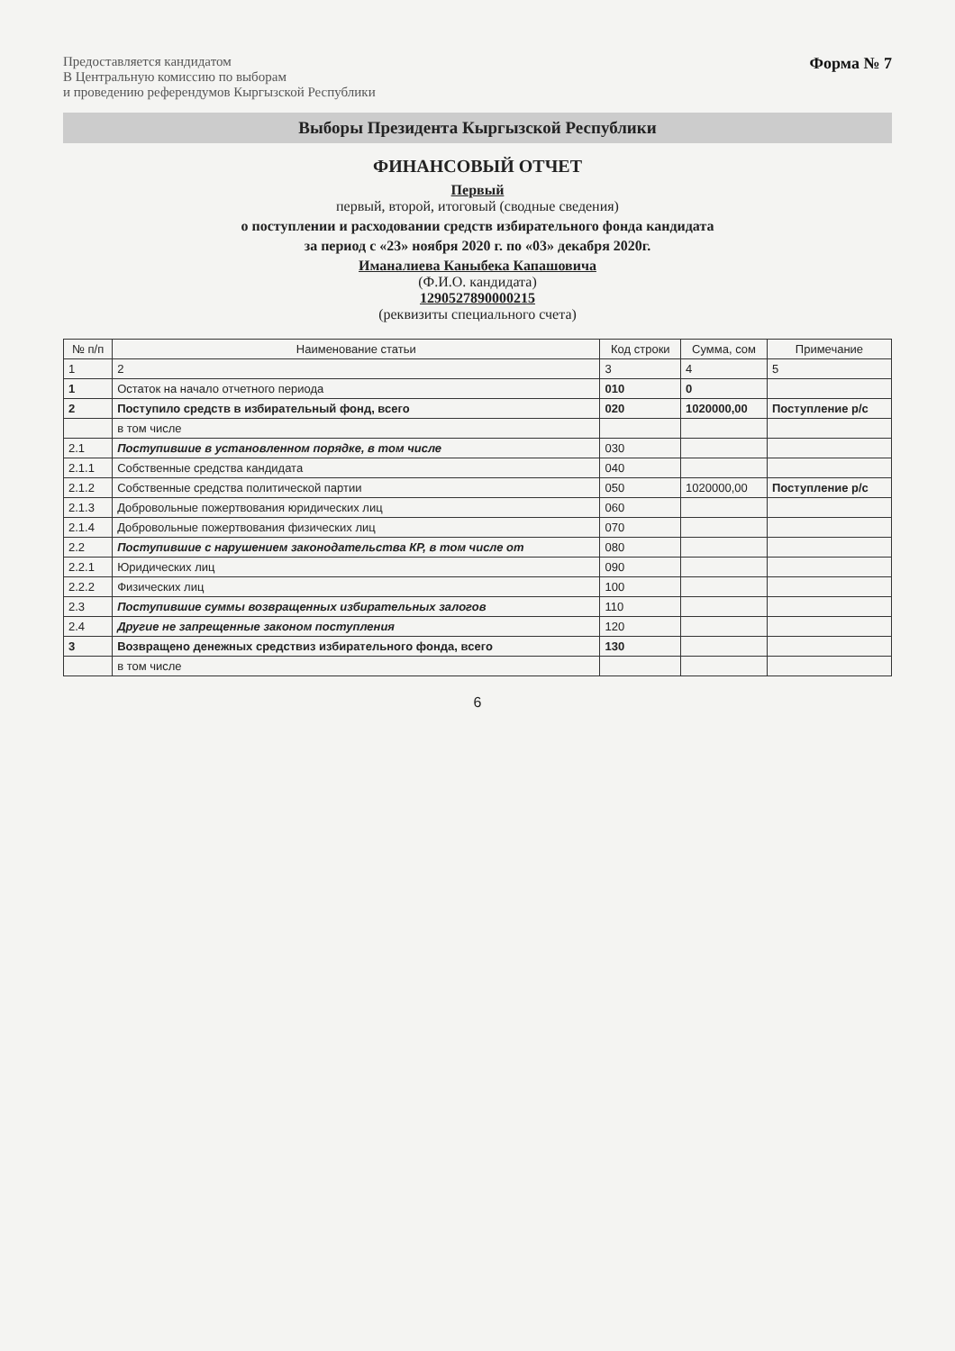Предоставляется кандидатом
В Центральную комиссию по выборам
и проведению референдумов Кыргызской Республики
Форма № 7
Выборы Президента Кыргызской Республики
ФИНАНСОВЫЙ ОТЧЕТ
Первый
первый, второй, итоговый (сводные сведения)
о поступлении и расходовании средств избирательного фонда кандидата
за период с «23» ноября 2020 г. по «03» декабря 2020г.
Иманалиева Каныбека Капашовича
(Ф.И.О. кандидата)
1290527890000215
(реквизиты специального счета)
| № п/п | Наименование статьи | Код строки | Сумма, сом | Примечание |
| --- | --- | --- | --- | --- |
| 1 | 2 | 3 | 4 | 5 |
| 1 | Остаток на начало отчетного периода | 010 | 0 | |
| 2 | Поступило средств в избирательный фонд, всего | 020 | 1020000,00 | Поступление р/с |
| | в том числе | | | |
| 2.1 | Поступившие в установленном порядке, в том числе | 030 | | |
| 2.1.1 | Собственные средства кандидата | 040 | | |
| 2.1.2 | Собственные средства политической партии | 050 | 1020000,00 | Поступление р/с |
| 2.1.3 | Добровольные пожертвования юридических лиц | 060 | | |
| 2.1.4 | Добровольные пожертвования физических лиц | 070 | | |
| 2.2 | Поступившие с нарушением законодательства КР, в том числе от | 080 | | |
| 2.2.1 | Юридических лиц | 090 | | |
| 2.2.2 | Физических лиц | 100 | | |
| 2.3 | Поступившие суммы возвращенных избирательных залогов | 110 | | |
| 2.4 | Другие не запрещенные законом поступления | 120 | | |
| 3 | Возвращено денежных средствиз избирательного фонда, всего | 130 | | |
| | в том числе | | | |
6